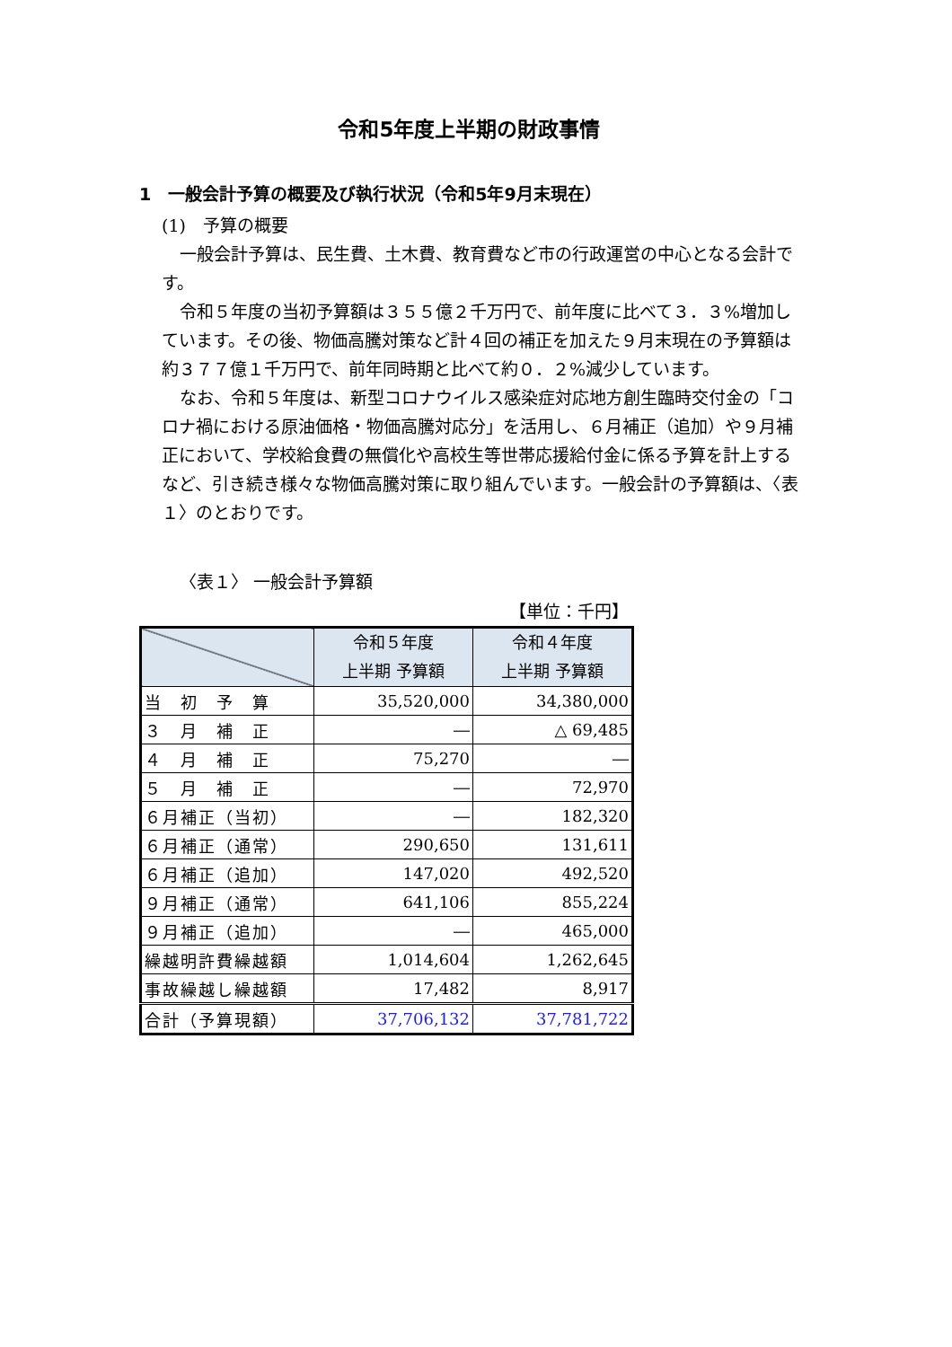令和5年度上半期の財政事情
1　一般会計予算の概要及び執行状況（令和5年9月末現在）
(1)　予算の概要
一般会計予算は、民生費、土木費、教育費など市の行政運営の中心となる会計です。
令和５年度の当初予算額は３５５億２千万円で、前年度に比べて３．３%増加しています。その後、物価高騰対策など計４回の補正を加えた９月末現在の予算額は約３７７億１千万円で、前年同時期と比べて約０．２%減少しています。
なお、令和５年度は、新型コロナウイルス感染症対応地方創生臨時交付金の「コロナ禍における原油価格・物価高騰対応分」を活用し、６月補正（追加）や９月補正において、学校給食費の無償化や高校生等世帯応援給付金に係る予算を計上するなど、引き続き様々な物価高騰対策に取り組んでいます。一般会計の予算額は、〈表１〉のとおりです。
〈表１〉 一般会計予算額
【単位：千円】
| | 令和５年度 上半期 予算額 | 令和４年度 上半期 予算額 |
| --- | --- | --- |
| 当 初 予 算 | 35,520,000 | 34,380,000 |
| ３ 月 補 正 | ― | △ 69,485 |
| ４ 月 補 正 | 75,270 | ― |
| ５ 月 補 正 | ― | 72,970 |
| ６月補正（当初） | ― | 182,320 |
| ６月補正（通常） | 290,650 | 131,611 |
| ６月補正（追加） | 147,020 | 492,520 |
| ９月補正（通常） | 641,106 | 855,224 |
| ９月補正（追加） | ― | 465,000 |
| 繰越明許費繰越額 | 1,014,604 | 1,262,645 |
| 事故繰越し繰越額 | 17,482 | 8,917 |
| 合計（予算現額） | 37,706,132 | 37,781,722 |